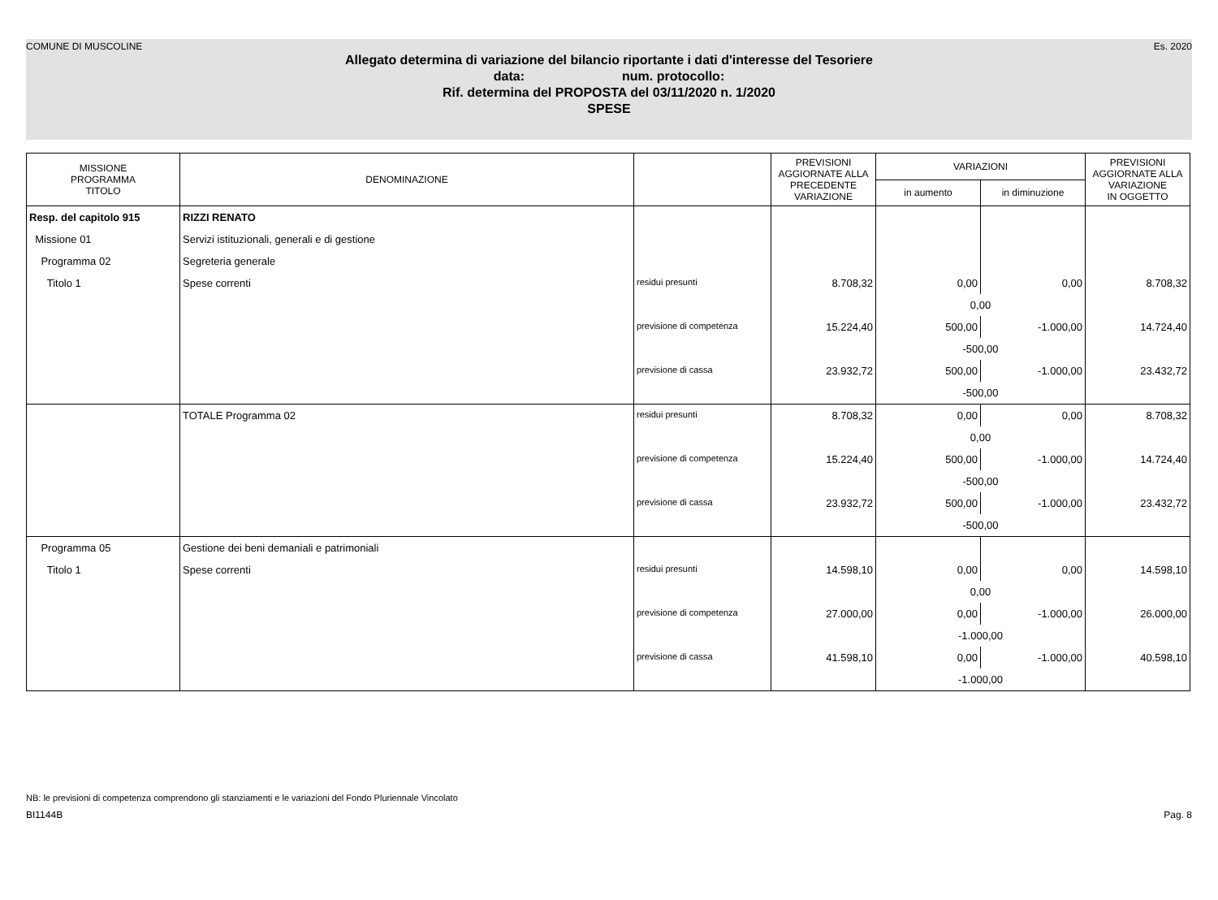COMUNE DI MUSCOLINE Es. 2020
Allegato determina di variazione del bilancio riportante i dati d'interesse del Tesoriere
data: num. protocollo:
Rif. determina del PROPOSTA del 03/11/2020 n. 1/2020
SPESE
| MISSIONE PROGRAMMA TITOLO | DENOMINAZIONE | | PREVISIONI AGGIORNATE ALLA PRECEDENTE VARIAZIONE | VARIAZIONI | | PREVISIONI AGGIORNATE ALLA VARIAZIONE IN OGGETTO |
| --- | --- | --- | --- | --- | --- | --- |
| | | | | in aumento | in diminuzione | |
| Resp. del capitolo 915 | RIZZI RENATO | | | | | |
| Missione 01 | Servizi istituzionali, generali e di gestione | | | | | |
| Programma 02 | Segreteria generale | | | | | |
| Titolo 1 | Spese correnti | residui presunti | 8.708,32 | 0,00 | 0,00 | 8.708,32 |
| | | | | 0,00 | | |
| | | previsione di competenza | 15.224,40 | 500,00 | -1.000,00 | 14.724,40 |
| | | | | -500,00 | | |
| | | previsione di cassa | 23.932,72 | 500,00 | -1.000,00 | 23.432,72 |
| | | | | -500,00 | | |
| | TOTALE Programma 02 | residui presunti | 8.708,32 | 0,00 | 0,00 | 8.708,32 |
| | | | | 0,00 | | |
| | | previsione di competenza | 15.224,40 | 500,00 | -1.000,00 | 14.724,40 |
| | | | | -500,00 | | |
| | | previsione di cassa | 23.932,72 | 500,00 | -1.000,00 | 23.432,72 |
| | | | | -500,00 | | |
| Programma 05 | Gestione dei beni demaniali e patrimoniali | | | | | |
| Titolo 1 | Spese correnti | residui presunti | 14.598,10 | 0,00 | 0,00 | 14.598,10 |
| | | | | 0,00 | | |
| | | previsione di competenza | 27.000,00 | 0,00 | -1.000,00 | 26.000,00 |
| | | | | -1.000,00 | | |
| | | previsione di cassa | 41.598,10 | 0,00 | -1.000,00 | 40.598,10 |
| | | | | -1.000,00 | | |
NB: le previsioni di competenza comprendono gli stanziamenti e le variazioni del Fondo Pluriennale Vincolato
BI1144B Pag. 8